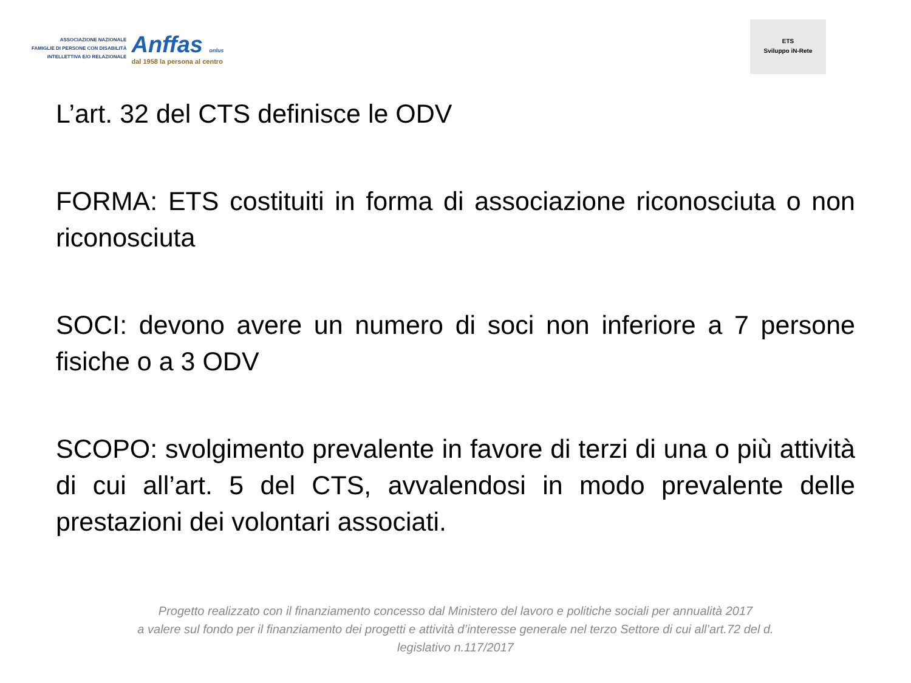ASSOCIAZIONE NAZIONALE
FAMIGLIE DI PERSONE CON DISABILITÀ
INTELLETTIVA E/O RELAZIONALE
Anffas onlus
dal 1958 la persona al centro
ETS
Sviluppo iN-Rete
L’art. 32 del CTS definisce le ODV
FORMA: ETS costituiti in forma di associazione riconosciuta o non riconosciuta
SOCI: devono avere un numero di soci non inferiore a 7 persone fisiche o a 3 ODV
SCOPO: svolgimento prevalente in favore di terzi di una o più attività di cui all’art. 5 del CTS, avvalendosi in modo prevalente delle prestazioni dei volontari associati.
Progetto realizzato con il finanziamento concesso dal Ministero del lavoro e politiche sociali per annualità 2017
a valere sul fondo per il finanziamento dei progetti e attività d’interesse generale nel terzo Settore di cui all’art.72 del d.
legislativo n.117/2017